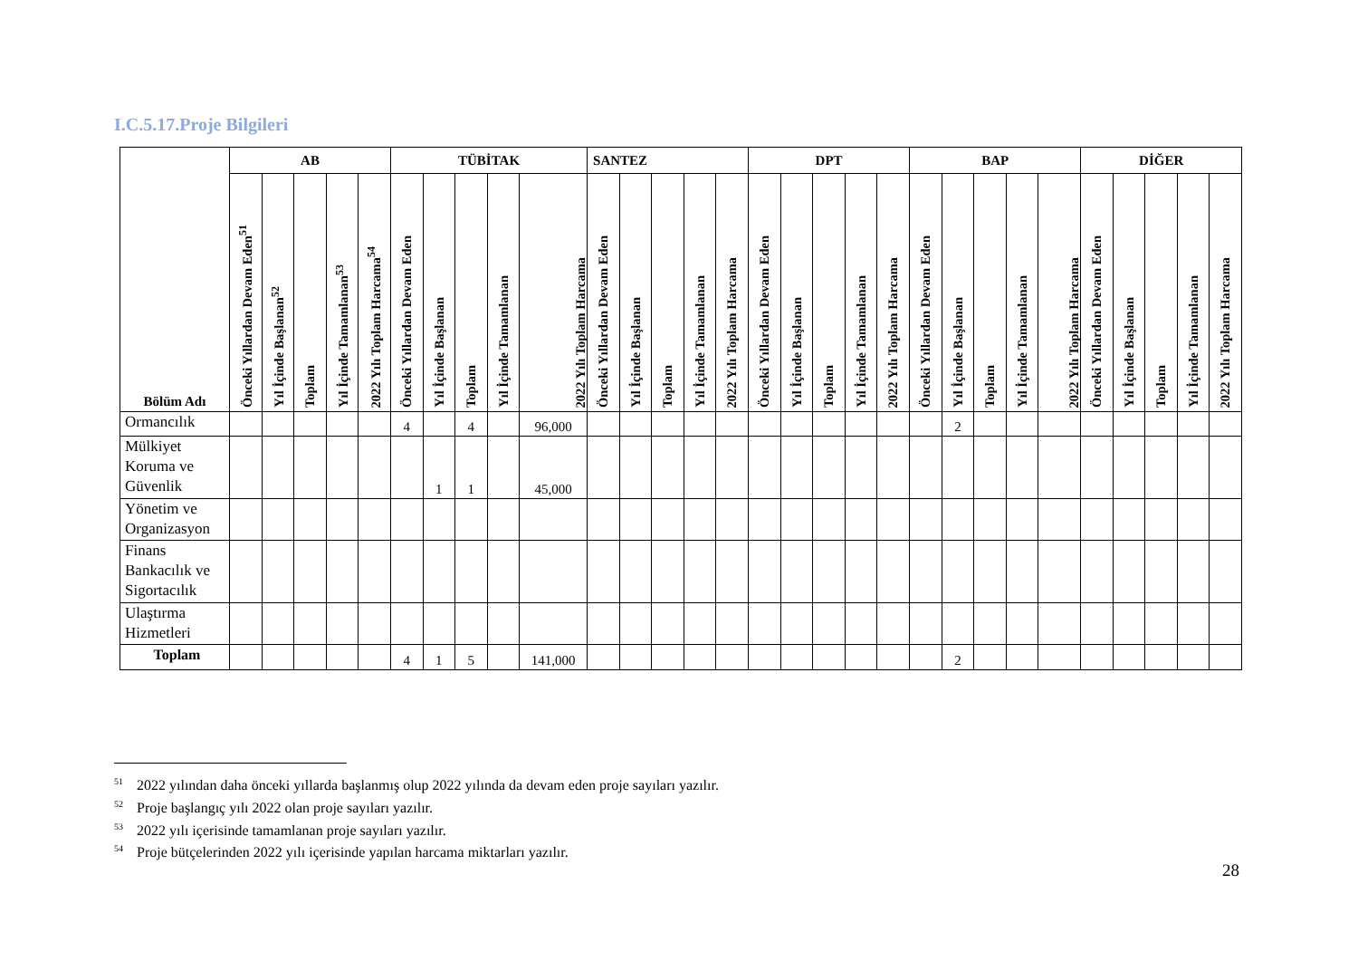I.C.5.17.Proje Bilgileri
| Bölüm Adı | AB | | | | | TÜBİTAK | | | | | SANTEZ | | | | | DPT | | | | | BAP | | | | | DİĞER | | | | |
| --- | --- | --- | --- | --- | --- | --- | --- | --- | --- | --- | --- | --- | --- | --- | --- | --- | --- | --- | --- | --- | --- | --- | --- | --- | --- | --- | --- | --- | --- | --- |
| | Önceki Yıllardan Devam Eden<sup>51</sup> | Yıl İçinde Başlanan<sup>52</sup> | Toplam | Yıl İçinde Tamamlanan<sup>53</sup> | 2022 Yılı Toplam Harcama<sup>54</sup> | Önceki Yıllardan Devam Eden | Yıl İçinde Başlanan | Toplam | Yıl İçinde Tamamlanan | 2022 Yılı Toplam Harcama | Önceki Yıllardan Devam Eden | Yıl İçinde Başlanan | Toplam | Yıl İçinde Tamamlanan | 2022 Yılı Toplam Harcama | Önceki Yıllardan Devam Eden | Yıl İçinde Başlanan | Toplam | Yıl İçinde Tamamlanan | 2022 Yılı Toplam Harcama | Önceki Yıllardan Devam Eden | Yıl İçinde Başlanan | Toplam | Yıl İçinde Tamamlanan | 2022 Yılı Toplam Harcama | Önceki Yıllardan Devam Eden | Yıl İçinde Başlanan | Toplam | Yıl İçinde Tamamlanan | 2022 Yılı Toplam Harcama |
| Ormancılık | | | | | | 4 | | 4 | | 96,000 | | | | | | | | | | | | 2 | | | | | | | | |
| Mülkiyet Koruma ve Güvenlik | | | | | | | 1 | 1 | | 45,000 | | | | | | | | | | | | | | | | | | | | |
| Yönetim ve Organizasyon | | | | | | | | | | | | | | | | | | | | | | | | | | | | | | |
| Finans Bankacılık ve Sigortacılık | | | | | | | | | | | | | | | | | | | | | | | | | | | | | | |
| Ulaştırma Hizmetleri | | | | | | | | | | | | | | | | | | | | | | | | | | | | | | |
| Toplam | | | | | | 4 | 1 | 5 | | 141,000 | | | | | | | | | | | | 2 | | | | | | | | |
<sup>51</sup> 2022 yılından daha önceki yıllarda başlanmış olup 2022 yılında da devam eden proje sayıları yazılır.
<sup>52</sup> Proje başlangıç yılı 2022 olan proje sayıları yazılır.
<sup>53</sup> 2022 yılı içerisinde tamamlanan proje sayıları yazılır.
<sup>54</sup> Proje bütçelerinden 2022 yılı içerisinde yapılan harcama miktarları yazılır.
28